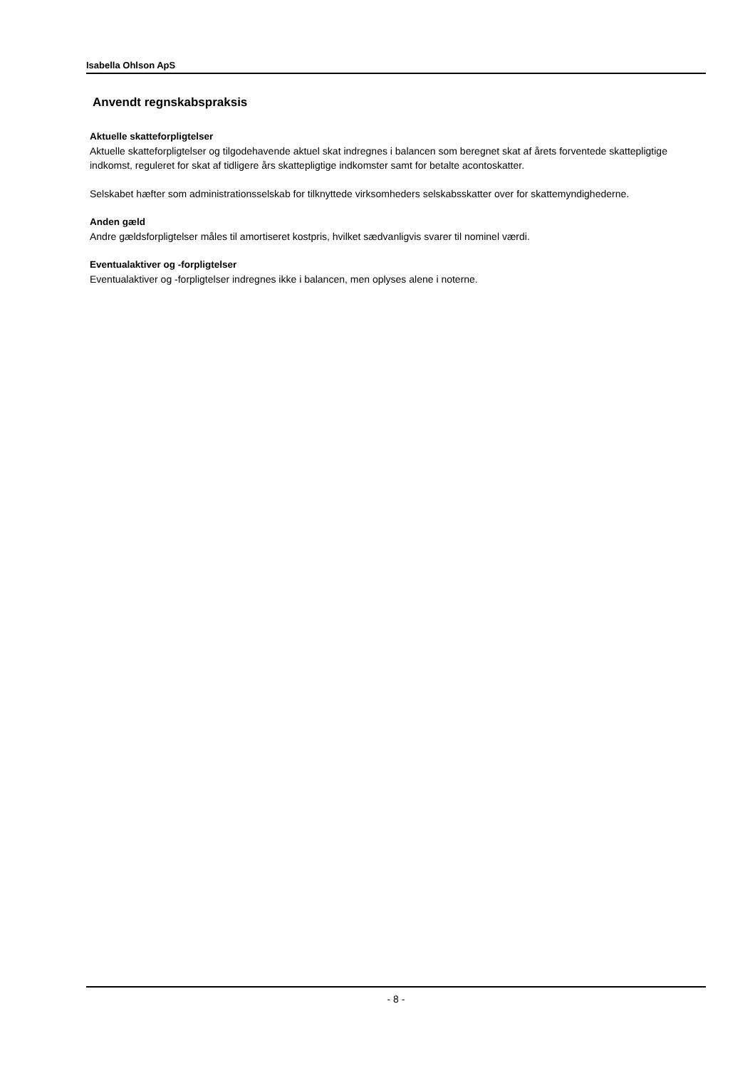Isabella Ohlson ApS
Anvendt regnskabspraksis
Aktuelle skatteforpligtelser
Aktuelle skatteforpligtelser og tilgodehavende aktuel skat indregnes i balancen som beregnet skat af årets forventede skattepligtige indkomst, reguleret for skat af tidligere års skattepligtige indkomster samt for betalte acontoskatter.
Selskabet hæfter som administrationsselskab for tilknyttede virksomheders selskabsskatter over for skattemyndighederne.
Anden gæld
Andre gældsforpligtelser måles til amortiseret kostpris, hvilket sædvanligvis svarer til nominel værdi.
Eventualaktiver og -forpligtelser
Eventualaktiver og -forpligtelser indregnes ikke i balancen, men oplyses alene i noterne.
- 8 -